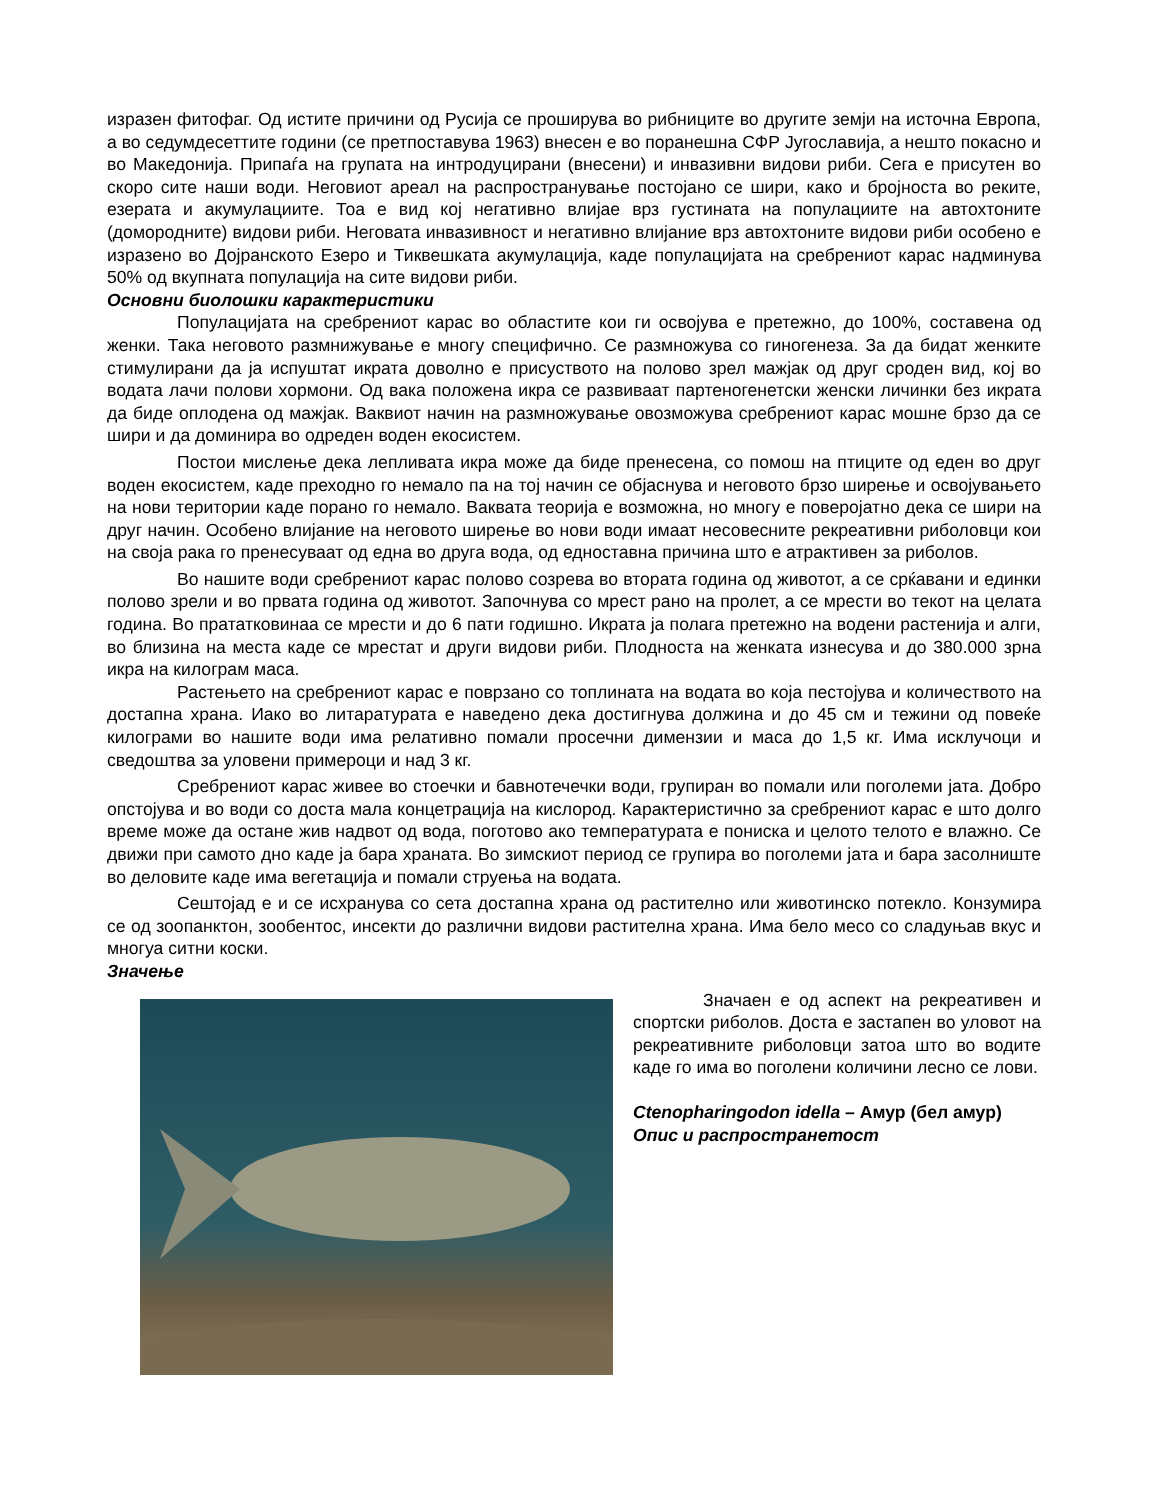изразен фитофаг. Од истите причини од Русија се проширува во рибниците во другите земји на источна Европа, а во седумдесеттите години (се претпоставува 1963) внесен е во поранешна СФР Југославија, а нешто покасно и во Македонија. Припаѓа на групата на интродуцирани (внесени) и инвазивни видови риби. Сега е присутен во скоро сите наши води. Неговиот ареал на распространување постојано се шири, како и бројноста во реките, езерата и акумулациите. Тоа е вид кој негативно влијае врз густината на популациите на автохтоните (домородните) видови риби. Неговата инвазивност и негативно влијание врз автохтоните видови риби особено е изразено во Дојранското Езеро и Тиквешката акумулација, каде популацијата на сребрениот карас надминува 50% од вкупната популација на сите видови риби.
Основни биолошки карактеристики
Популацијата на сребрениот карас во областите кои ги освојува е претежно, до 100%, составена од женки. Така неговото размнижување е многу специфично. Се размножува со гиногенеза. За да бидат женките стимулирани да ја испуштат икрата доволно е присуството на полово зрел мажјак од друг сроден вид, кој во водата лачи полови хормони. Од вака положена икра се развиваат партеногенетски женски личинки без икрата да биде оплодена од мажјак. Ваквиот начин на размножување овозможува сребрениот карас мошне брзо да се шири и да доминира во одреден воден екосистем.
Постои мислење дека лепливата икра може да биде пренесена, со помош на птиците од еден во друг воден екосистем, каде преходно го немало па на тој начин се објаснува и неговото брзо ширење и освојувањето на нови територии каде порано го немало. Ваквата теорија е возможна, но многу е поверојатно дека се шири на друг начин. Особено влијание на неговото ширење во нови води имаат несовесните рекреативни риболовци кои на своја рака го пренесуваат од една во друга вода, од едноставна причина што е атрактивен за риболов.
Во нашите води сребрениот карас полово созрева во втората година од животот, а се срќавани и единки полово зрели и во првата година од животот. Започнува со мрест рано на пролет, а се мрести во текот на целата година. Во прататкoвинаа се мрести и до 6 пати годишно. Икрата ја полага претежно на водени растенија и алги, во близина на места каде се мрестат и други видови риби. Плодноста на женката изнесува и до 380.000 зрна икра на килограм маса.
Растењето на сребрениот карас е поврзано со топлината на водата во која пестојува и количеството на достапна храна. Иако во литаратурата е наведено дека достигнува должина и до 45 см и тежини од повеќе килограми во нашите води има релативно помали просечни димензии и маса до 1,5 кг. Има исклучоци и сведоштва за уловени примероци и над 3 кг.
Сребрениот карас живее во стоечки и бавнотечечки води, групиран во помали или поголеми јата. Добро опстојува и во води со доста мала концетрација на кислород. Карактеристично за сребрениот карас е што долго време може да остане жив надвот од вода, поготово ако температурата е пониска и целото телото е влажно. Се движи при самото дно каде ја бара храната. Во зимскиот период се групира во поголеми јата и бара засолниште во деловите каде има вегетација и помали струења на водата.
Сештојад е и се исхранува со сета достапна храна од растително или животинско потекло. Конзумира се од зоопанктон, зообентос, инсекти до различни видови растителна храна. Има бело месо со сладуњав вкус и многуа ситни коски.
Значење
Значаен е од аспект на рекреативен и спортски риболов. Доста е застапен во уловот на рекреативните риболовци затоа што во водите каде го има во поголени количини лесно се лови.
Ctenopharingodon idella – Амур (бел амур)
Опис и распространетост